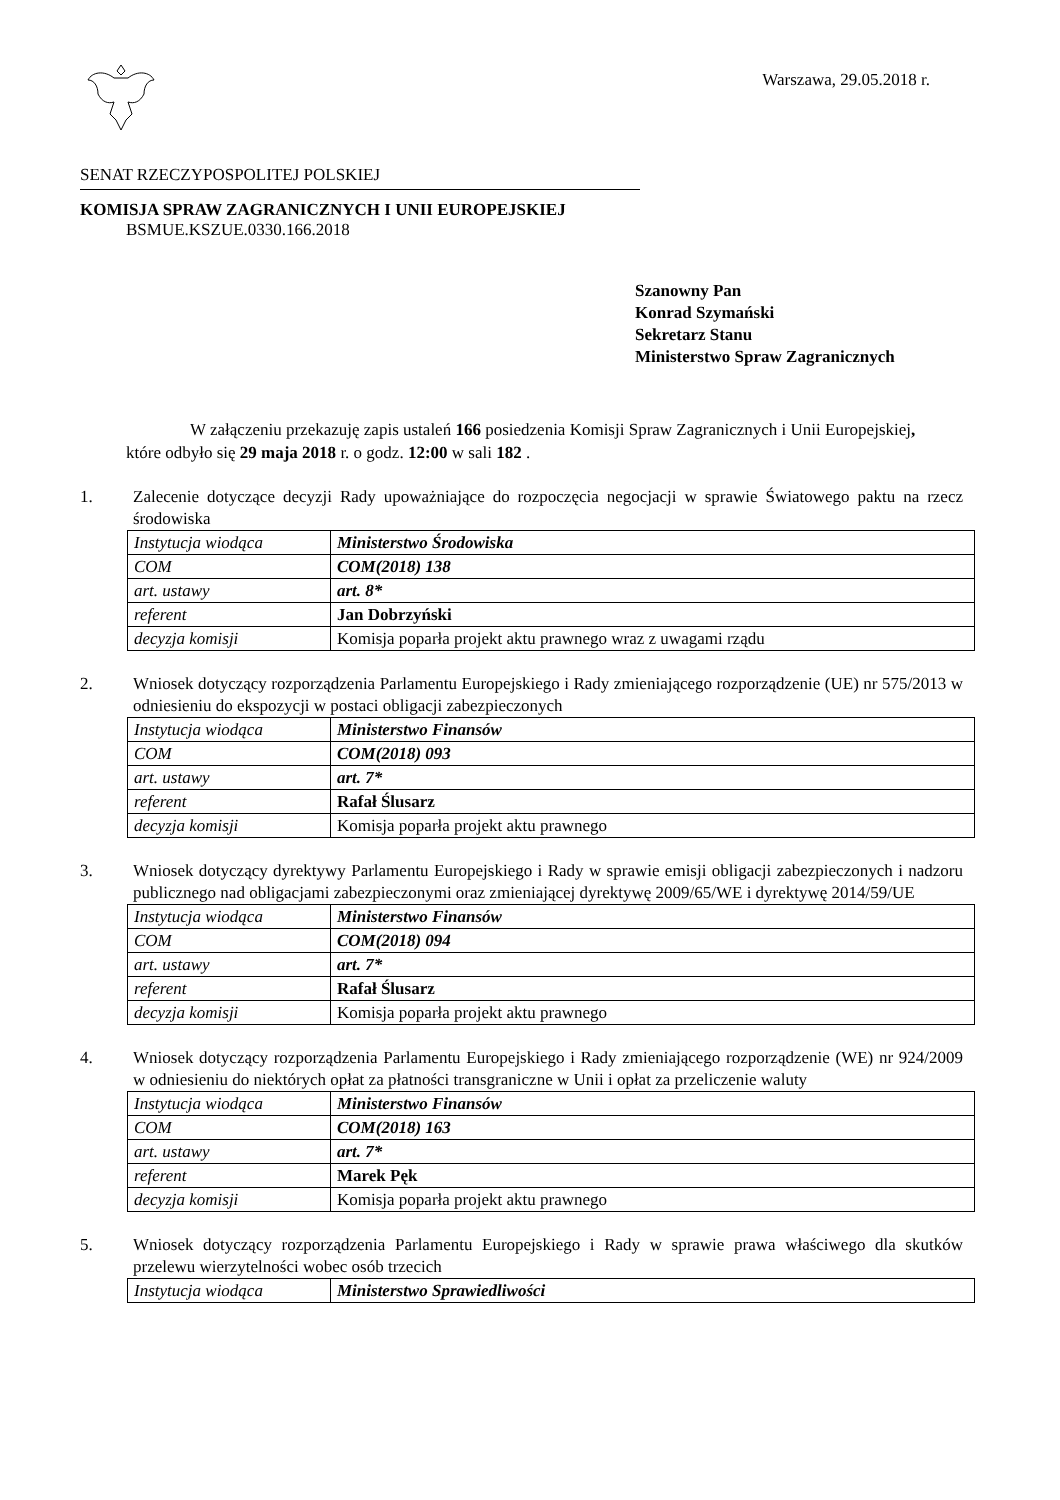Warszawa, 29.05.2018 r.
SENAT RZECZYPOSPOLITEJ POLSKIEJ
KOMISJA SPRAW ZAGRANICZNYCH I UNII EUROPEJSKIEJ
BSMUE.KSZUE.0330.166.2018
Szanowny Pan
Konrad Szymański
Sekretarz Stanu
Ministerstwo Spraw Zagranicznych
W załączeniu przekazuję zapis ustaleń 166 posiedzenia Komisji Spraw Zagranicznych i Unii Europejskiej, które odbyło się 29 maja 2018 r. o godz. 12:00 w sali 182 .
1. Zalecenie dotyczące decyzji Rady upoważniające do rozpoczęcia negocjacji w sprawie Światowego paktu na rzecz środowiska
| Instytucja wiodąca | Ministerstwo Środowiska |
| COM | COM(2018) 138 |
| art. ustawy | art. 8* |
| referent | Jan Dobrzyński |
| decyzja komisji | Komisja poparła projekt aktu prawnego wraz z uwagami rządu |
2. Wniosek dotyczący rozporządzenia Parlamentu Europejskiego i Rady zmieniającego rozporządzenie (UE) nr 575/2013 w odniesieniu do ekspozycji w postaci obligacji zabezpieczonych
| Instytucja wiodąca | Ministerstwo Finansów |
| COM | COM(2018) 093 |
| art. ustawy | art. 7* |
| referent | Rafał Ślusarz |
| decyzja komisji | Komisja poparła projekt aktu prawnego |
3. Wniosek dotyczący dyrektywy Parlamentu Europejskiego i Rady w sprawie emisji obligacji zabezpieczonych i nadzoru publicznego nad obligacjami zabezpieczonymi oraz zmieniającej dyrektywę 2009/65/WE i dyrektywę 2014/59/UE
| Instytucja wiodąca | Ministerstwo Finansów |
| COM | COM(2018) 094 |
| art. ustawy | art. 7* |
| referent | Rafał Ślusarz |
| decyzja komisji | Komisja poparła projekt aktu prawnego |
4. Wniosek dotyczący rozporządzenia Parlamentu Europejskiego i Rady zmieniającego rozporządzenie (WE) nr 924/2009 w odniesieniu do niektórych opłat za płatności transgraniczne w Unii i opłat za przeliczenie waluty
| Instytucja wiodąca | Ministerstwo Finansów |
| COM | COM(2018) 163 |
| art. ustawy | art. 7* |
| referent | Marek Pęk |
| decyzja komisji | Komisja poparła projekt aktu prawnego |
5. Wniosek dotyczący rozporządzenia Parlamentu Europejskiego i Rady w sprawie prawa właściwego dla skutków przelewu wierzytelności wobec osób trzecich
| Instytucja wiodąca | Ministerstwo Sprawiedliwości |